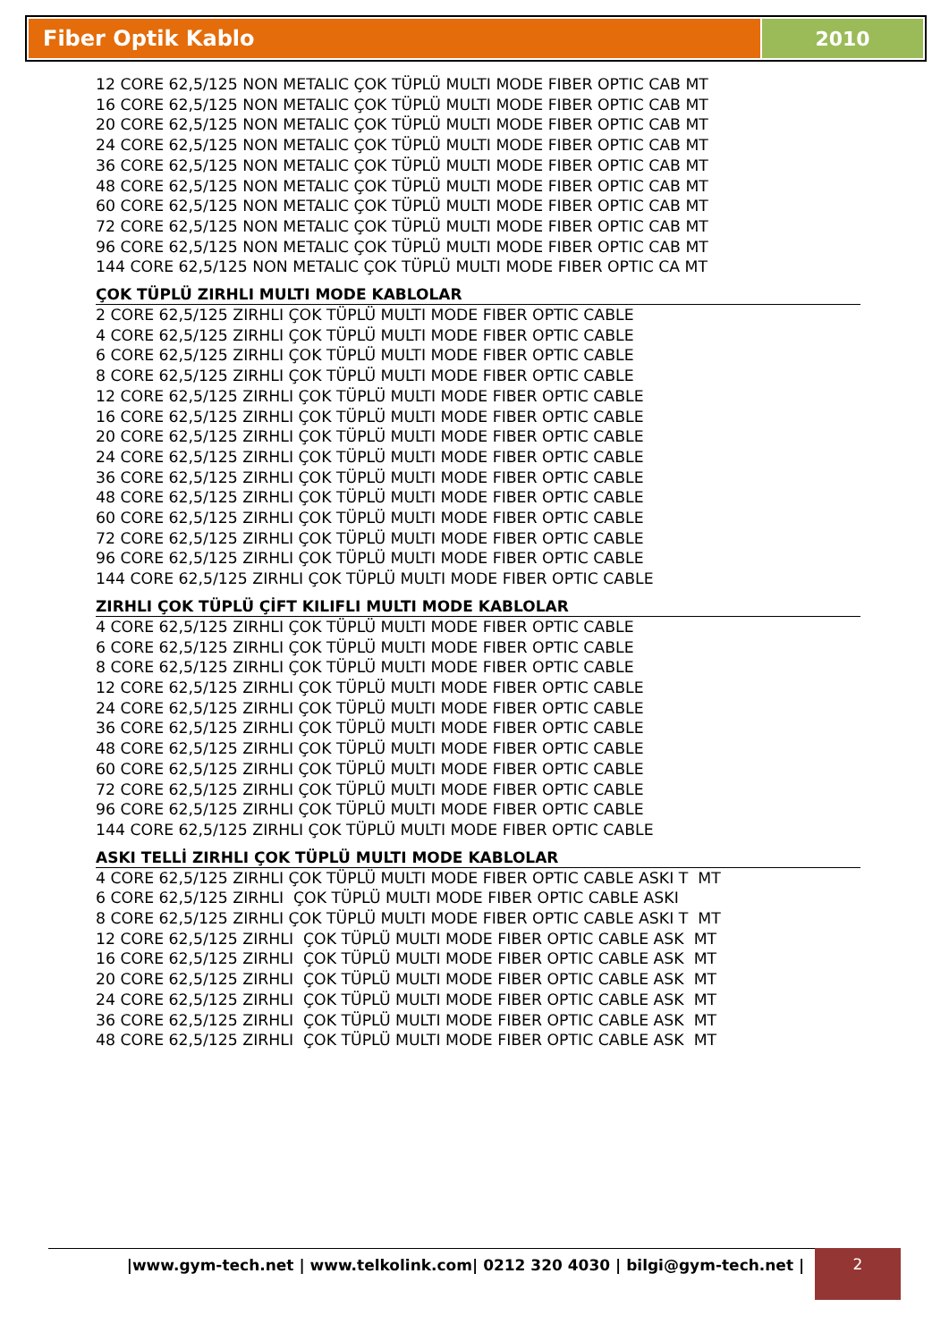Fiber Optik Kablo 2010
12 CORE 62,5/125 NON METALIC ÇOK TÜPLÜ MULTI MODE FIBER OPTIC CAB MT
16 CORE 62,5/125 NON METALIC ÇOK TÜPLÜ MULTI MODE FIBER OPTIC CAB MT
20 CORE 62,5/125 NON METALIC ÇOK TÜPLÜ MULTI MODE FIBER OPTIC CAB MT
24 CORE 62,5/125 NON METALIC ÇOK TÜPLÜ MULTI MODE FIBER OPTIC CAB MT
36 CORE 62,5/125 NON METALIC ÇOK TÜPLÜ MULTI MODE FIBER OPTIC CAB MT
48 CORE 62,5/125 NON METALIC ÇOK TÜPLÜ MULTI MODE FIBER OPTIC CAB MT
60 CORE 62,5/125 NON METALIC ÇOK TÜPLÜ MULTI MODE FIBER OPTIC CAB MT
72 CORE 62,5/125 NON METALIC ÇOK TÜPLÜ MULTI MODE FIBER OPTIC CAB MT
96 CORE 62,5/125 NON METALIC ÇOK TÜPLÜ MULTI MODE FIBER OPTIC CAB MT
144 CORE 62,5/125 NON METALIC ÇOK TÜPLÜ MULTI MODE FIBER OPTIC CA MT
ÇOK TÜPLÜ ZIRHLI MULTI MODE KABLOLAR
2 CORE 62,5/125 ZIRHLI ÇOK TÜPLÜ MULTI MODE FIBER OPTIC CABLE
4 CORE 62,5/125 ZIRHLI ÇOK TÜPLÜ MULTI MODE FIBER OPTIC CABLE
6 CORE 62,5/125 ZIRHLI ÇOK TÜPLÜ MULTI MODE FIBER OPTIC CABLE
8 CORE 62,5/125 ZIRHLI ÇOK TÜPLÜ MULTI MODE FIBER OPTIC CABLE
12 CORE 62,5/125 ZIRHLI ÇOK TÜPLÜ MULTI MODE FIBER OPTIC CABLE
16 CORE 62,5/125 ZIRHLI ÇOK TÜPLÜ MULTI MODE FIBER OPTIC CABLE
20 CORE 62,5/125 ZIRHLI ÇOK TÜPLÜ MULTI MODE FIBER OPTIC CABLE
24 CORE 62,5/125 ZIRHLI ÇOK TÜPLÜ MULTI MODE FIBER OPTIC CABLE
36 CORE 62,5/125 ZIRHLI ÇOK TÜPLÜ MULTI MODE FIBER OPTIC CABLE
48 CORE 62,5/125 ZIRHLI ÇOK TÜPLÜ MULTI MODE FIBER OPTIC CABLE
60 CORE 62,5/125 ZIRHLI ÇOK TÜPLÜ MULTI MODE FIBER OPTIC CABLE
72 CORE 62,5/125 ZIRHLI ÇOK TÜPLÜ MULTI MODE FIBER OPTIC CABLE
96 CORE 62,5/125 ZIRHLI ÇOK TÜPLÜ MULTI MODE FIBER OPTIC CABLE
144 CORE 62,5/125 ZIRHLI ÇOK TÜPLÜ MULTI MODE FIBER OPTIC CABLE
ZIRHLI ÇOK TÜPLÜ ÇİFT KILIFLI MULTI MODE KABLOLAR
4 CORE 62,5/125 ZIRHLI ÇOK TÜPLÜ MULTI MODE FIBER OPTIC CABLE
6 CORE 62,5/125 ZIRHLI ÇOK TÜPLÜ MULTI MODE FIBER OPTIC CABLE
8 CORE 62,5/125 ZIRHLI ÇOK TÜPLÜ MULTI MODE FIBER OPTIC CABLE
12 CORE 62,5/125 ZIRHLI ÇOK TÜPLÜ MULTI MODE FIBER OPTIC CABLE
24 CORE 62,5/125 ZIRHLI ÇOK TÜPLÜ MULTI MODE FIBER OPTIC CABLE
36 CORE 62,5/125 ZIRHLI ÇOK TÜPLÜ MULTI MODE FIBER OPTIC CABLE
48 CORE 62,5/125 ZIRHLI ÇOK TÜPLÜ MULTI MODE FIBER OPTIC CABLE
60 CORE 62,5/125 ZIRHLI ÇOK TÜPLÜ MULTI MODE FIBER OPTIC CABLE
72 CORE 62,5/125 ZIRHLI ÇOK TÜPLÜ MULTI MODE FIBER OPTIC CABLE
96 CORE 62,5/125 ZIRHLI ÇOK TÜPLÜ MULTI MODE FIBER OPTIC CABLE
144 CORE 62,5/125 ZIRHLI ÇOK TÜPLÜ MULTI MODE FIBER OPTIC CABLE
ASKI TELLİ ZIRHLI ÇOK TÜPLÜ MULTI MODE KABLOLAR
4 CORE 62,5/125 ZIRHLI ÇOK TÜPLÜ MULTI MODE FIBER OPTIC CABLE ASKI T MT
6 CORE 62,5/125 ZIRHLI ÇOK TÜPLÜ MULTI MODE FIBER OPTIC CABLE ASKI
8 CORE 62,5/125 ZIRHLI ÇOK TÜPLÜ MULTI MODE FIBER OPTIC CABLE ASKI T MT
12 CORE 62,5/125 ZIRHLI ÇOK TÜPLÜ MULTI MODE FIBER OPTIC CABLE ASK MT
16 CORE 62,5/125 ZIRHLI ÇOK TÜPLÜ MULTI MODE FIBER OPTIC CABLE ASK MT
20 CORE 62,5/125 ZIRHLI ÇOK TÜPLÜ MULTI MODE FIBER OPTIC CABLE ASK MT
24 CORE 62,5/125 ZIRHLI ÇOK TÜPLÜ MULTI MODE FIBER OPTIC CABLE ASK MT
36 CORE 62,5/125 ZIRHLI ÇOK TÜPLÜ MULTI MODE FIBER OPTIC CABLE ASK MT
48 CORE 62,5/125 ZIRHLI ÇOK TÜPLÜ MULTI MODE FIBER OPTIC CABLE ASK MT
|www.gym-tech.net | www.telkolink.com| 0212 320 4030 | bilgi@gym-tech.net | 2